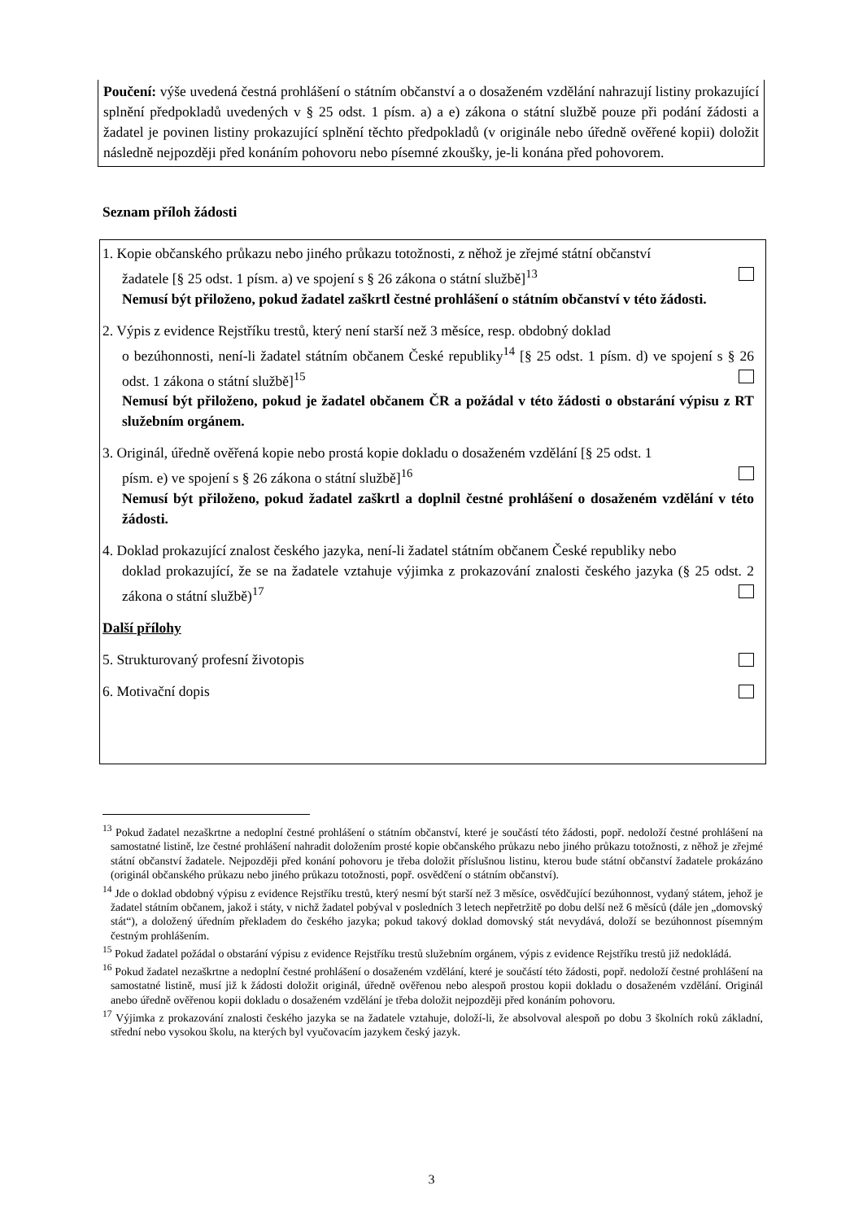Poučení: výše uvedená čestná prohlášení o státním občanství a o dosaženém vzdělání nahrazují listiny prokazující splnění předpokladů uvedených v § 25 odst. 1 písm. a) a e) zákona o státní službě pouze při podání žádosti a žadatel je povinen listiny prokazující splnění těchto předpokladů (v originále nebo úředně ověřené kopii) doložit následně nejpozději před konáním pohovoru nebo písemné zkoušky, je-li konána před pohovorem.
Seznam příloh žádosti
1. Kopie občanského průkazu nebo jiného průkazu totožnosti, z něhož je zřejmé státní občanství
žadatele [§ 25 odst. 1 písm. a) ve spojení s § 26 zákona o státní službě]<sup>13</sup>
Nemusí být přiloženo, pokud žadatel zaškrtl čestné prohlášení o státním občanství v této žádosti.
2. Výpis z evidence Rejstříku trestů, který není starší než 3 měsíce, resp. obdobný doklad
o bezúhonnosti, není-li žadatel státním občanem České republiky<sup>14</sup> [§ 25 odst. 1 písm. d) ve spojení s § 26 odst. 1 zákona o státní službě]<sup>15</sup>
Nemusí být přiloženo, pokud je žadatel občanem ČR a požádal v této žádosti o obstarání výpisu z RT služebním orgánem.
3. Originál, úředně ověřená kopie nebo prostá kopie dokladu o dosaženém vzdělání [§ 25 odst. 1
písm. e) ve spojení s § 26 zákona o státní službě]<sup>16</sup>
Nemusí být přiloženo, pokud žadatel zaškrtl a doplnil čestné prohlášení o dosaženém vzdělání v této žádosti.
4. Doklad prokazující znalost českého jazyka, není-li žadatel státním občanem České republiky nebo
doklad prokazující, že se na žadatele vztahuje výjimka z prokazování znalosti českého jazyka (§ 25 odst. 2 zákona o státní službě)<sup>17</sup>
Další přílohy
5. Strukturovaný profesní životopis
6. Motivační dopis
<sup>13</sup> Pokud žadatel nezaškrtne a nedoplní čestné prohlášení o státním občanství, které je součástí této žádosti, popř. nedoloží čestné prohlášení na samostatné listině, lze čestné prohlášení nahradit doložením prosté kopie občanského průkazu nebo jiného průkazu totožnosti, z něhož je zřejmé státní občanství žadatele. Nejpozději před konání pohovoru je třeba doložit příslušnou listinu, kterou bude státní občanství žadatele prokázáno (originál občanského průkazu nebo jiného průkazu totožnosti, popř. osvědčení o státním občanství).
<sup>14</sup> Jde o doklad obdobný výpisu z evidence Rejstříku trestů, který nesmí být starší než 3 měsíce, osvědčující bezúhonnost, vydaný státem, jehož je žadatel státním občanem, jakož i státy, v nichž žadatel pobýval v posledních 3 letech nepřetržitě po dobu delší než 6 měsíců (dále jen „domovský stát“), a doložený úředním překladem do českého jazyka; pokud takový doklad domovský stát nevydává, doloží se bezúhonnost písemným čestným prohlášením.
<sup>15</sup> Pokud žadatel požádal o obstarání výpisu z evidence Rejstříku trestů služebním orgánem, výpis z evidence Rejstříku trestů již nedokládá.
<sup>16</sup> Pokud žadatel nezaškrtne a nedoplní čestné prohlášení o dosaženém vzdělání, které je součástí této žádosti, popř. nedoloží čestné prohlášení na samostatné listině, musí již k žádosti doložit originál, úředně ověřenou nebo alespoň prostou kopii dokladu o dosaženém vzdělání. Originál anebo úředně ověřenou kopii dokladu o dosaženém vzdělání je třeba doložit nejpozději před konáním pohovoru.
<sup>17</sup> Výjimka z prokazování znalosti českého jazyka se na žadatele vztahuje, doloží-li, že absolvoval alespoň po dobu 3 školních roků základní, střední nebo vysokou školu, na kterých byl vyučovacím jazykem český jazyk.
3